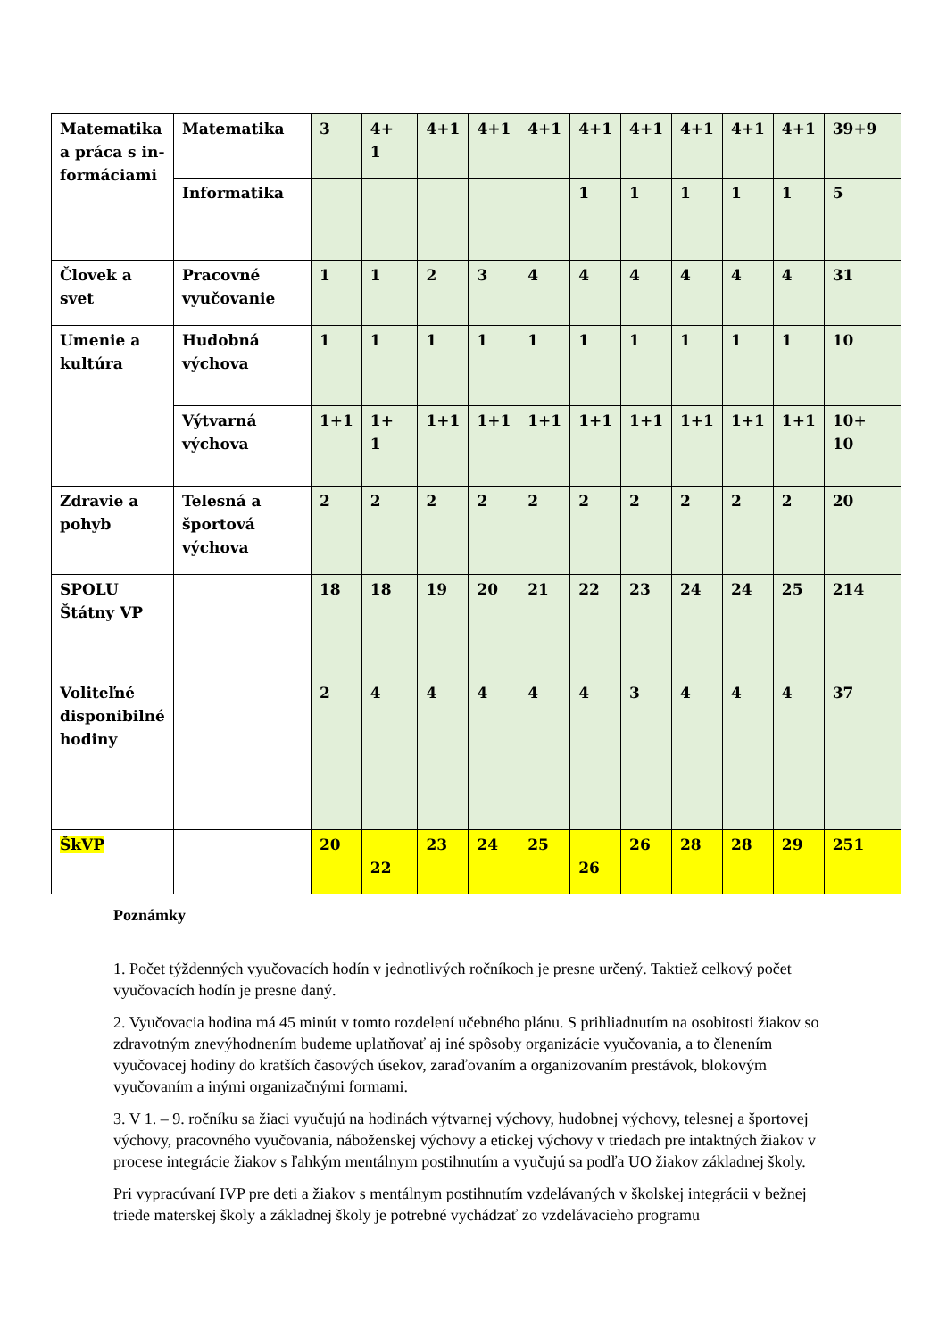| Matematika a práca s in-formáciami | Matematika | 3 | 4+ 1 | 4+1 | 4+1 | 4+1 | 4+1 | 4+1 | 4+1 | 4+1 | 4+1 | 39+9 |
| | Informatika | | | | | | 1 | 1 | 1 | 1 | 1 | 5 |
| Človek a svet | Pracovné vyučovanie | 1 | 1 | 2 | 3 | 4 | 4 | 4 | 4 | 4 | 4 | 31 |
| Umenie a kultúra | Hudobná výchova | 1 | 1 | 1 | 1 | 1 | 1 | 1 | 1 | 1 | 1 | 10 |
| | Výtvarná výchova | 1+1 | 1+ 1 | 1+1 | 1+1 | 1+1 | 1+1 | 1+1 | 1+1 | 1+1 | 1+1 | 10+ 10 |
| Zdravie a pohyb | Telesná a športová výchova | 2 | 2 | 2 | 2 | 2 | 2 | 2 | 2 | 2 | 2 | 20 |
| SPOLU Štátny VP | | 18 | 18 | 19 | 20 | 21 | 22 | 23 | 24 | 24 | 25 | 214 |
| Voliteľné disponibilné hodiny | | 2 | 4 | 4 | 4 | 4 | 4 | 3 | 4 | 4 | 4 | 37 |
| ŠkVP | | 20 | 22 | 23 | 24 | 25 | 26 | 26 | 28 | 28 | 29 | 251 |
Poznámky
1. Počet týždenných vyučovacích hodín v jednotlivých ročníkoch je presne určený. Taktiež celkový počet vyučovacích hodín je presne daný.
2. Vyučovacia hodina má 45 minút v tomto rozdelení učebného plánu. S prihliadnutím na osobitosti žiakov so zdravotným znevýhodnením budeme uplatňovať aj iné spôsoby organizácie vyučovania, a to členením vyučovacej hodiny do kratších časových úsekov, zaraďovaním a organizovaním prestávok, blokovým vyučovaním a inými organizačnými formami.
3. V 1. – 9. ročníku sa žiaci vyučujú na hodinách výtvarnej výchovy, hudobnej výchovy, telesnej a športovej výchovy, pracovného vyučovania, náboženskej výchovy a etickej výchovy v triedach pre intaktných žiakov v procese integrácie žiakov s ľahkým mentálnym postihnutím a vyučujú sa podľa UO žiakov základnej školy.
Pri vypracúvaní IVP pre deti a žiakov s mentálnym postihnutím vzdelávaných v školskej integrácii v bežnej triede materskej školy a základnej školy je potrebné vychádzať zo vzdelávacieho programu